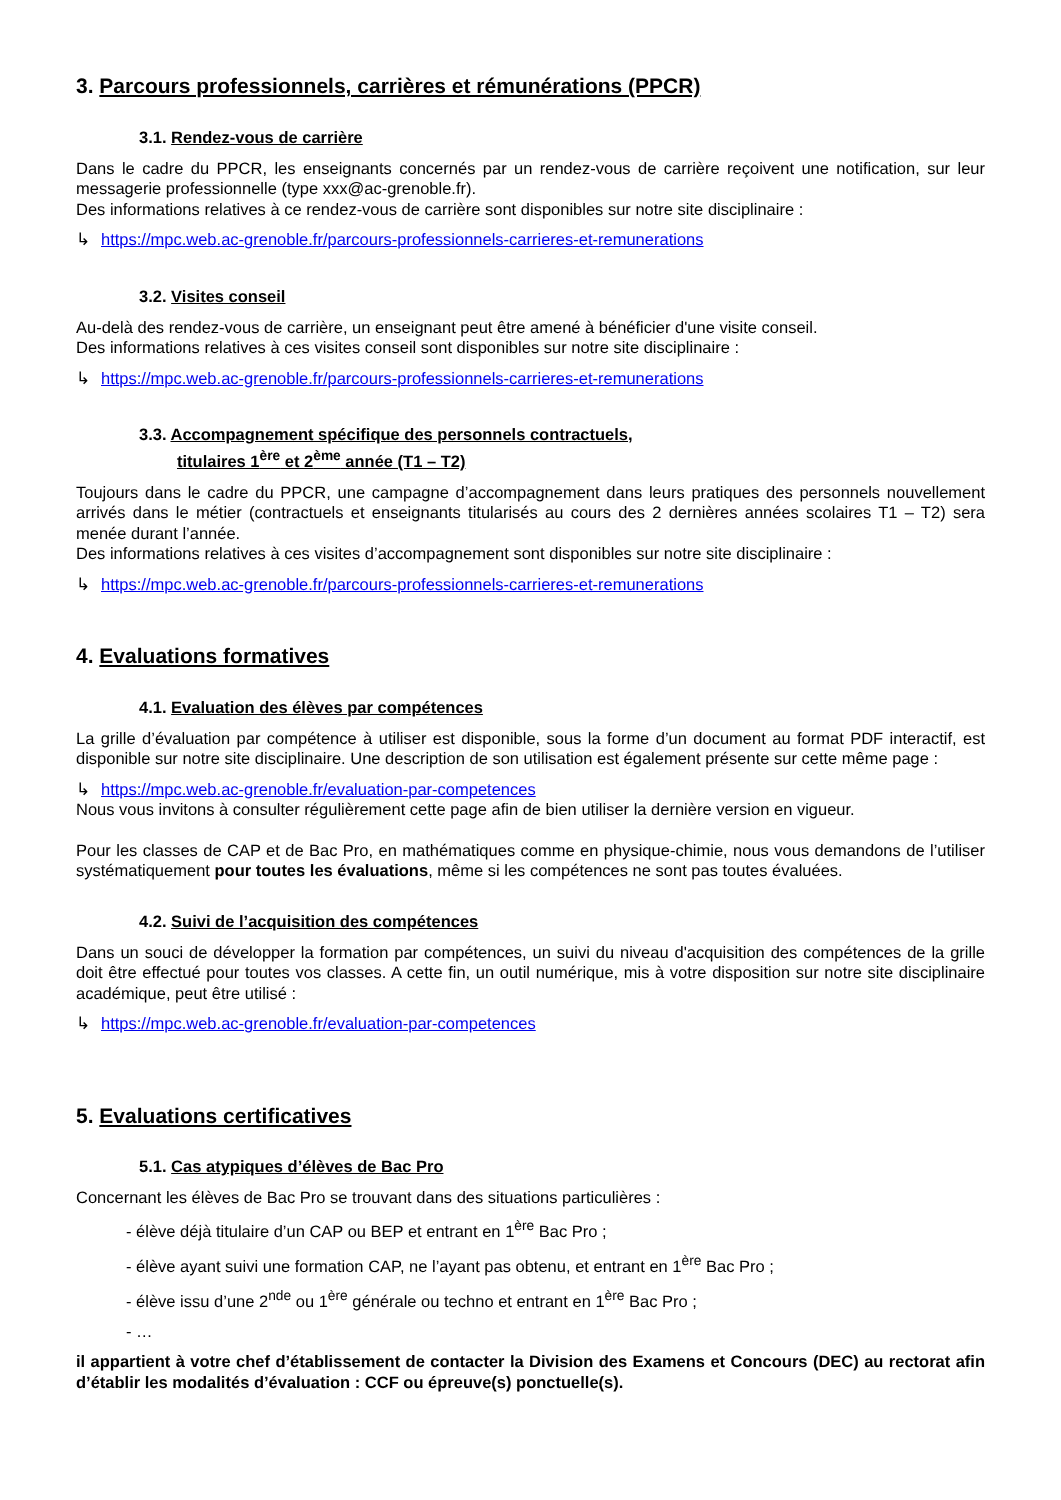3. Parcours professionnels, carrières et rémunérations (PPCR)
3.1. Rendez-vous de carrière
Dans le cadre du PPCR, les enseignants concernés par un rendez-vous de carrière reçoivent une notification, sur leur messagerie professionnelle (type xxx@ac-grenoble.fr).
Des informations relatives à ce rendez-vous de carrière sont disponibles sur notre site disciplinaire :
↳ https://mpc.web.ac-grenoble.fr/parcours-professionnels-carrieres-et-remunerations
3.2. Visites conseil
Au-delà des rendez-vous de carrière, un enseignant peut être amené à bénéficier d'une visite conseil.
Des informations relatives à ces visites conseil sont disponibles sur notre site disciplinaire :
↳ https://mpc.web.ac-grenoble.fr/parcours-professionnels-carrieres-et-remunerations
3.3. Accompagnement spécifique des personnels contractuels,
titulaires 1<sup>ère</sup> et 2<sup>ème</sup> année (T1 – T2)
Toujours dans le cadre du PPCR, une campagne d’accompagnement dans leurs pratiques des personnels nouvellement arrivés dans le métier (contractuels et enseignants titularisés au cours des 2 dernières années scolaires T1 – T2) sera menée durant l’année.
Des informations relatives à ces visites d’accompagnement sont disponibles sur notre site disciplinaire :
↳ https://mpc.web.ac-grenoble.fr/parcours-professionnels-carrieres-et-remunerations
4. Evaluations formatives
4.1. Evaluation des élèves par compétences
La grille d’évaluation par compétence à utiliser est disponible, sous la forme d’un document au format PDF interactif, est disponible sur notre site disciplinaire. Une description de son utilisation est également présente sur cette même page :
↳ https://mpc.web.ac-grenoble.fr/evaluation-par-competences
Nous vous invitons à consulter régulièrement cette page afin de bien utiliser la dernière version en vigueur.
Pour les classes de CAP et de Bac Pro, en mathématiques comme en physique-chimie, nous vous demandons de l’utiliser systématiquement pour toutes les évaluations, même si les compétences ne sont pas toutes évaluées.
4.2. Suivi de l’acquisition des compétences
Dans un souci de développer la formation par compétences, un suivi du niveau d'acquisition des compétences de la grille doit être effectué pour toutes vos classes. A cette fin, un outil numérique, mis à votre disposition sur notre site disciplinaire académique, peut être utilisé :
↳ https://mpc.web.ac-grenoble.fr/evaluation-par-competences
5. Evaluations certificatives
5.1. Cas atypiques d’élèves de Bac Pro
Concernant les élèves de Bac Pro se trouvant dans des situations particulières :
- élève déjà titulaire d’un CAP ou BEP et entrant en 1<sup>ère</sup> Bac Pro ;
- élève ayant suivi une formation CAP, ne l’ayant pas obtenu, et entrant en 1<sup>ère</sup> Bac Pro ;
- élève issu d’une 2<sup>nde</sup> ou 1<sup>ère</sup> générale ou techno et entrant en 1<sup>ère</sup> Bac Pro ;
- …
il appartient à votre chef d’établissement de contacter la Division des Examens et Concours (DEC) au rectorat afin d’établir les modalités d’évaluation : CCF ou épreuve(s) ponctuelle(s).